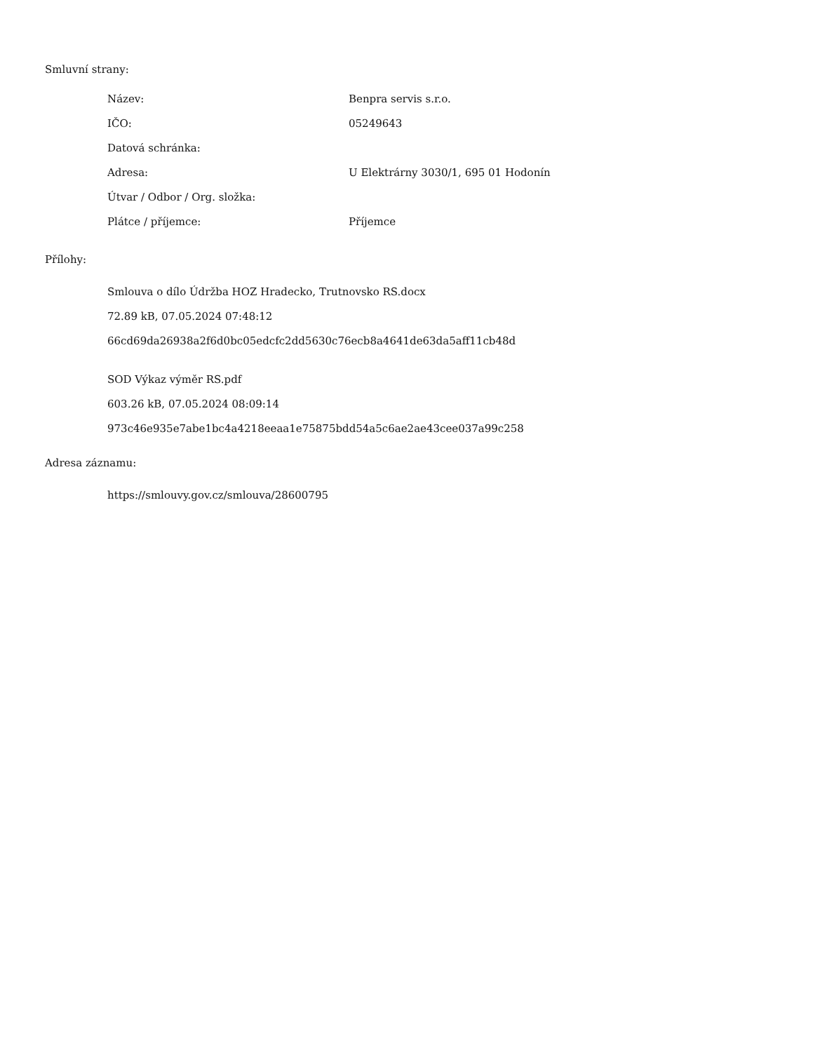Smluvní strany:
| Název: | Benpra servis s.r.o. |
| IČO: | 05249643 |
| Datová schránka: | |
| Adresa: | U Elektrárny 3030/1, 695 01 Hodonín |
| Útvar / Odbor / Org. složka: | |
| Plátce / příjemce: | Příjemce |
Přílohy:
Smlouva o dílo Údržba HOZ Hradecko, Trutnovsko RS.docx
72.89 kB, 07.05.2024 07:48:12
66cd69da26938a2f6d0bc05edcfc2dd5630c76ecb8a4641de63da5aff11cb48d
SOD Výkaz výměr RS.pdf
603.26 kB, 07.05.2024 08:09:14
973c46e935e7abe1bc4a4218eeaa1e75875bdd54a5c6ae2ae43cee037a99c258
Adresa záznamu:
https://smlouvy.gov.cz/smlouva/28600795